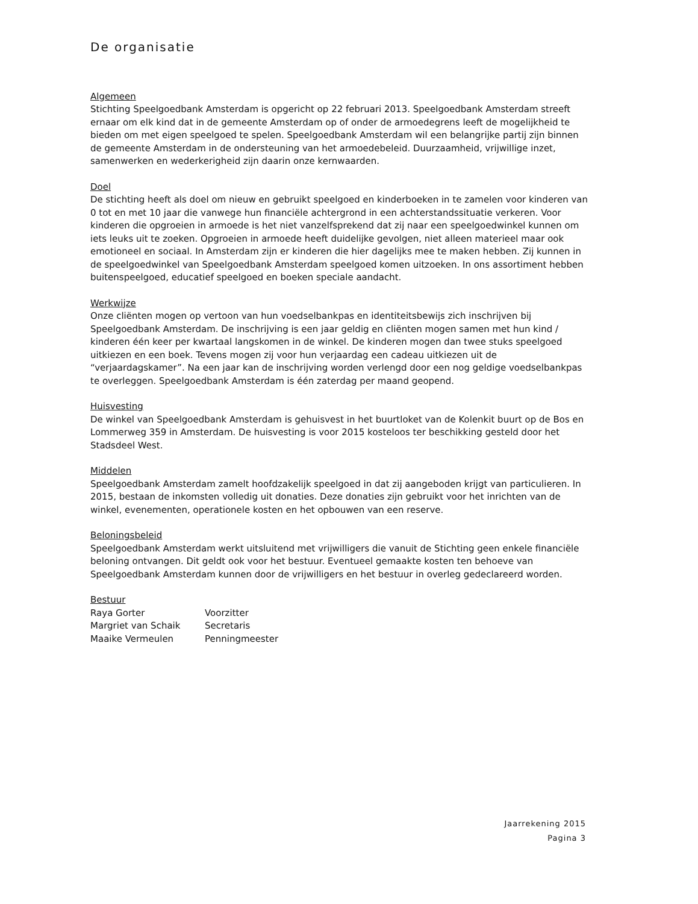De organisatie
Algemeen
Stichting Speelgoedbank Amsterdam is opgericht op 22 februari 2013. Speelgoedbank Amsterdam streeft ernaar om elk kind dat in de gemeente Amsterdam op of onder de armoedegrens leeft de mogelijkheid te bieden om met eigen speelgoed te spelen. Speelgoedbank Amsterdam wil een belangrijke partij zijn binnen de gemeente Amsterdam in de ondersteuning van het armoedebeleid. Duurzaamheid, vrijwillige inzet, samenwerken en wederkerigheid zijn daarin onze kernwaarden.
Doel
De stichting heeft als doel om nieuw en gebruikt speelgoed en kinderboeken in te zamelen voor kinderen van 0 tot en met 10 jaar die vanwege hun financiële achtergrond in een achterstandssituatie verkeren. Voor kinderen die opgroeien in armoede is het niet vanzelfsprekend dat zij naar een speelgoedwinkel kunnen om iets leuks uit te zoeken. Opgroeien in armoede heeft duidelijke gevolgen, niet alleen materieel maar ook emotioneel en sociaal. In Amsterdam zijn er kinderen die hier dagelijks mee te maken hebben. Zij kunnen in de speelgoedwinkel van Speelgoedbank Amsterdam speelgoed komen uitzoeken. In ons assortiment hebben buitenspeelgoed, educatief speelgoed en boeken speciale aandacht.
Werkwijze
Onze cliënten mogen op vertoon van hun voedselbankpas en identiteitsbewijs zich inschrijven bij Speelgoedbank Amsterdam. De inschrijving is een jaar geldig en cliënten mogen samen met hun kind / kinderen één keer per kwartaal langskomen in de winkel. De kinderen mogen dan twee stuks speelgoed uitkiezen en een boek. Tevens mogen zij voor hun verjaardag een cadeau uitkiezen uit de “verjaardagskamer”. Na een jaar kan de inschrijving worden verlengd door een nog geldige voedselbankpas te overleggen. Speelgoedbank Amsterdam is één zaterdag per maand geopend.
Huisvesting
De winkel van Speelgoedbank Amsterdam is gehuisvest in het buurtloket van de Kolenkit buurt op de Bos en Lommerweg 359 in Amsterdam. De huisvesting is voor 2015 kosteloos ter beschikking gesteld door het Stadsdeel West.
Middelen
Speelgoedbank Amsterdam zamelt hoofdzakelijk speelgoed in dat zij aangeboden krijgt van particulieren. In 2015, bestaan de inkomsten volledig uit donaties. Deze donaties zijn gebruikt voor het inrichten van de winkel, evenementen, operationele kosten en het opbouwen van een reserve.
Beloningsbeleid
Speelgoedbank Amsterdam werkt uitsluitend met vrijwilligers die vanuit de Stichting geen enkele financiële beloning ontvangen. Dit geldt ook voor het bestuur. Eventueel gemaakte kosten ten behoeve van Speelgoedbank Amsterdam kunnen door de vrijwilligers en het bestuur in overleg gedeclareerd worden.
Bestuur
| Raya Gorter | Voorzitter |
| Margriet van Schaik | Secretaris |
| Maaike Vermeulen | Penningmeester |
Jaarrekening 2015
Pagina 3